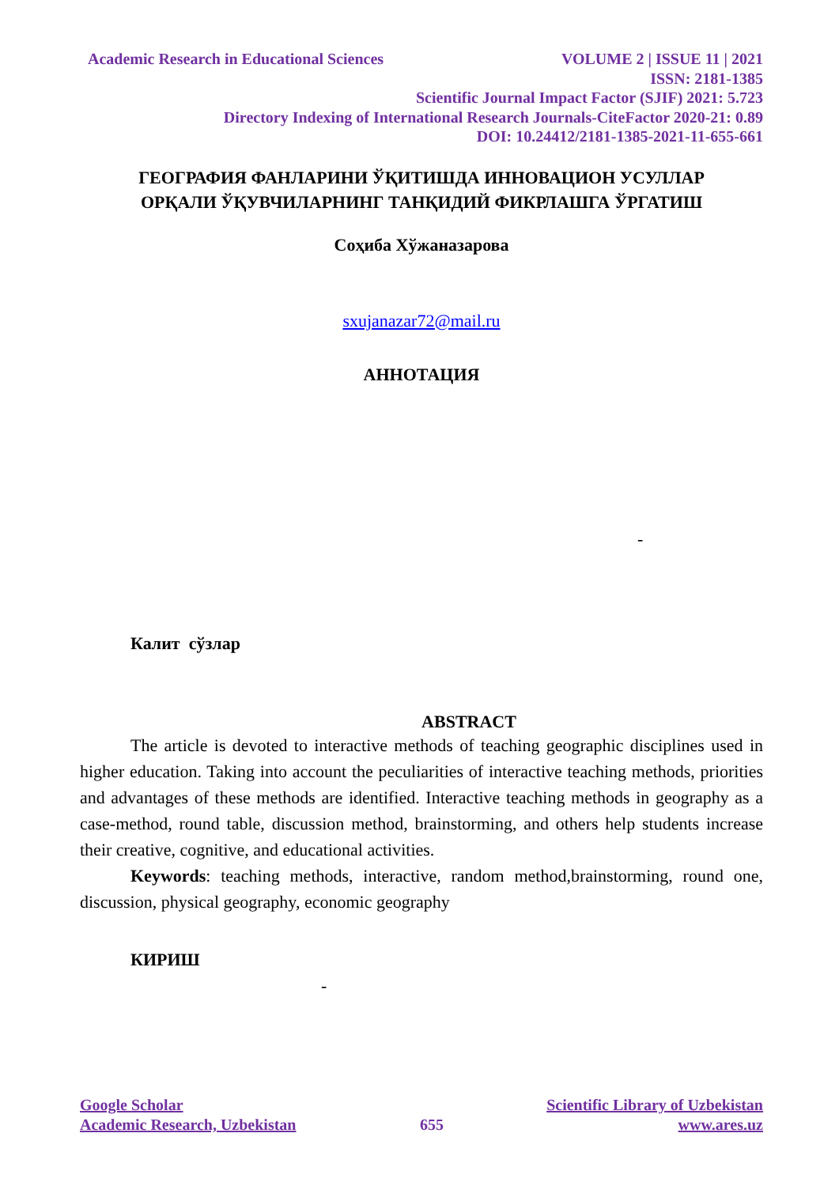Academic Research in Educational Sciences VOLUME 2 | ISSUE 11 | 2021
ISSN: 2181-1385
Scientific Journal Impact Factor (SJIF) 2021: 5.723
Directory Indexing of International Research Journals-CiteFactor 2020-21: 0.89
DOI: 10.24412/2181-1385-2021-11-655-661
ГЕОГРАФИЯ ФАНЛАРИНИ ЎҚИТИШДА ИННОВАЦИОН УСУЛЛАР
ОРҚАЛИ ЎҚУВЧИЛАРНИНГ ТАНҚИДИЙ ФИКРЛАШГА ЎРГАТИШ
Соҳиба Хўжаназарова
sxujanazar72@mail.ru
АННОТАЦИЯ
-
Калит сўзлар
ABSTRACT
The article is devoted to interactive methods of teaching geographic disciplines used in higher education. Taking into account the peculiarities of interactive teaching methods, priorities and advantages of these methods are identified. Interactive teaching methods in geography as a case-method, round table, discussion method, brainstorming, and others help students increase their creative, cognitive, and educational activities.
Keywords: teaching methods, interactive, random method,brainstorming, round one, discussion, physical geography, economic geography
КИРИШ
-
Google Scholar Scientific Library of Uzbekistan
Academic Research, Uzbekistan 655 www.ares.uz